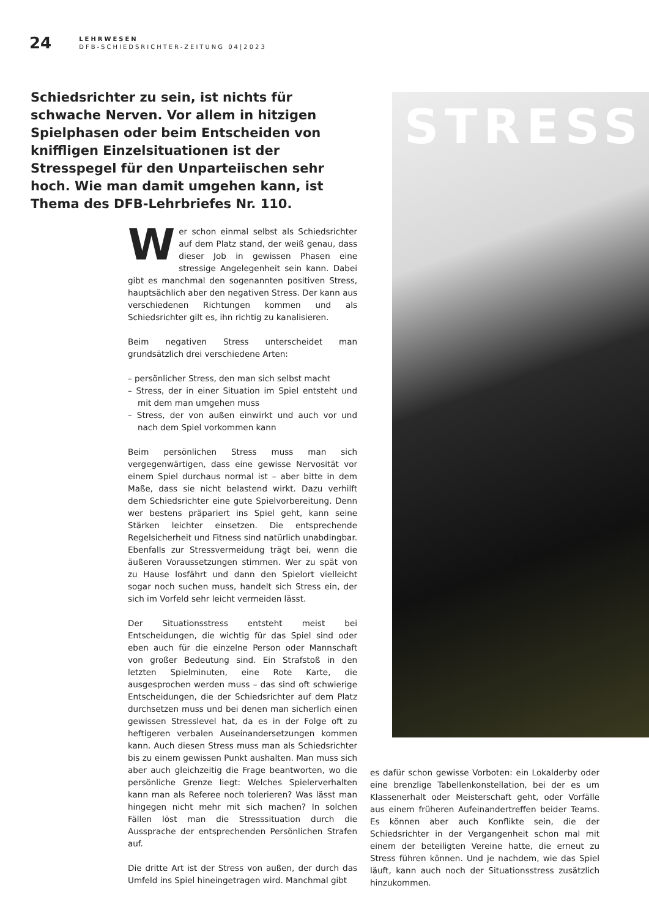24
LEHRWESEN
DFB-SCHIEDSRICHTER-ZEITUNG 04|2023
Schiedsrichter zu sein, ist nichts für schwache Nerven. Vor allem in hitzigen Spielphasen oder beim Entscheiden von kniffligen Einzelsituationen ist der Stresspegel für den Unparteiischen sehr hoch. Wie man damit umgehen kann, ist Thema des DFB-Lehrbriefes Nr. 110.
STRESS
Wer schon einmal selbst als Schiedsrichter auf dem Platz stand, der weiß genau, dass dieser Job in gewissen Phasen eine stressige Angelegenheit sein kann. Dabei gibt es manchmal den sogenannten positiven Stress, hauptsächlich aber den negativen Stress. Der kann aus verschiedenen Richtungen kommen und als Schiedsrichter gilt es, ihn richtig zu kanalisieren.
Beim negativen Stress unterscheidet man grundsätzlich drei verschiedene Arten:
– persönlicher Stress, den man sich selbst macht
– Stress, der in einer Situation im Spiel entsteht und mit dem man umgehen muss
– Stress, der von außen einwirkt und auch vor und nach dem Spiel vorkommen kann
Beim persönlichen Stress muss man sich vergegenwärtigen, dass eine gewisse Nervosität vor einem Spiel durchaus normal ist – aber bitte in dem Maße, dass sie nicht belastend wirkt. Dazu verhilft dem Schiedsrichter eine gute Spielvorbereitung. Denn wer bestens präpariert ins Spiel geht, kann seine Stärken leichter einsetzen. Die entsprechende Regelsicherheit und Fitness sind natürlich unabdingbar. Ebenfalls zur Stressvermeidung trägt bei, wenn die äußeren Voraussetzungen stimmen. Wer zu spät von zu Hause losfährt und dann den Spielort vielleicht sogar noch suchen muss, handelt sich Stress ein, der sich im Vorfeld sehr leicht vermeiden lässt.
Der Situationsstress entsteht meist bei Entscheidungen, die wichtig für das Spiel sind oder eben auch für die einzelne Person oder Mannschaft von großer Bedeutung sind. Ein Strafstoß in den letzten Spielminuten, eine Rote Karte, die ausgesprochen werden muss – das sind oft schwierige Entscheidungen, die der Schiedsrichter auf dem Platz durchsetzen muss und bei denen man sicherlich einen gewissen Stresslevel hat, da es in der Folge oft zu heftigeren verbalen Auseinandersetzungen kommen kann. Auch diesen Stress muss man als Schiedsrichter bis zu einem gewissen Punkt aushalten. Man muss sich aber auch gleichzeitig die Frage beantworten, wo die persönliche Grenze liegt: Welches Spielerverhalten kann man als Referee noch tolerieren? Was lässt man hingegen nicht mehr mit sich machen? In solchen Fällen löst man die Stresssituation durch die Aussprache der entsprechenden Persönlichen Strafen auf.
Die dritte Art ist der Stress von außen, der durch das Umfeld ins Spiel hineingetragen wird. Manchmal gibt
es dafür schon gewisse Vorboten: ein Lokalderby oder eine brenzlige Tabellenkonstellation, bei der es um Klassenerhalt oder Meisterschaft geht, oder Vorfälle aus einem früheren Aufeinandertreffen beider Teams. Es können aber auch Konflikte sein, die der Schiedsrichter in der Vergangenheit schon mal mit einem der beteiligten Vereine hatte, die erneut zu Stress führen können. Und je nachdem, wie das Spiel läuft, kann auch noch der Situationsstress zusätzlich hinzukommen.